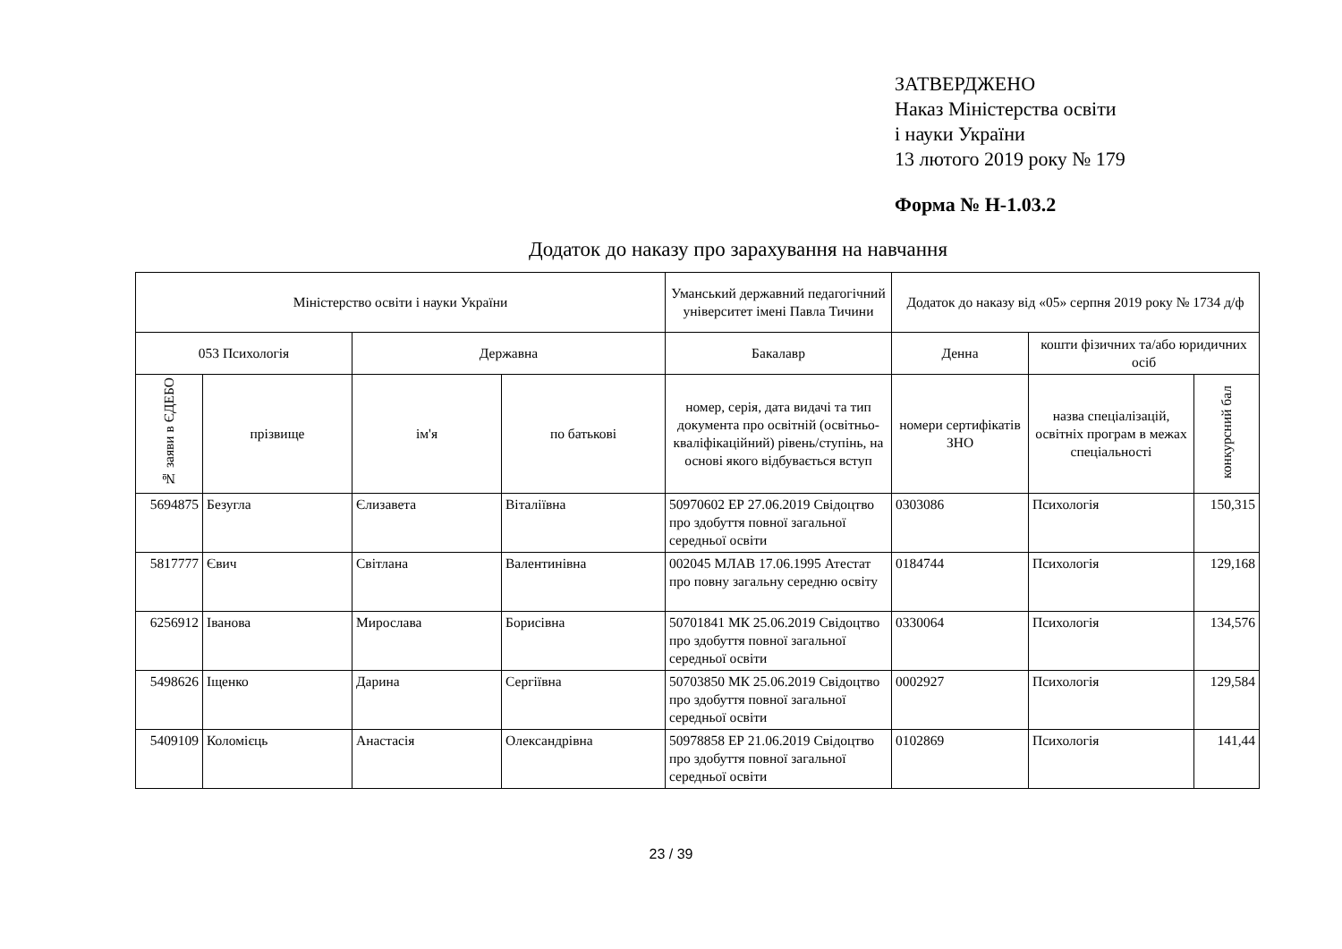ЗАТВЕРДЖЕНО
Наказ Міністерства освіти
і науки України
13 лютого 2019 року № 179
Форма № Н-1.03.2
Додаток до наказу про зарахування на навчання
| Міністерство освіти і науки України | | | | Уманський державний педагогічний університет імені Павла Тичини | Додаток до наказу від «05» серпня 2019 року № 1734 д/ф | | |
| --- | --- | --- | --- | --- | --- | --- | --- |
| 053 Психологія | | Державна | | Бакалавр | Денна | кошти фізичних та/або юридичних осіб | |
| № заяви в ЄДЕБО | прізвище | ім'я | по батькові | номер, серія, дата видачі та тип документа про освітній (освітньо-кваліфікаційний) рівень/ступінь, на основі якого відбувається вступ | номери сертифікатів ЗНО | назва спеціалізацій, освітніх програм в межах спеціальності | конкурсний бал |
| 5694875 | Безугла | Єлизавета | Віталіївна | 50970602 ЕР 27.06.2019 Свідоцтво про здобуття повної загальної середньої освіти | 0303086 | Психологія | 150,315 |
| 5817777 | Євич | Світлана | Валентинівна | 002045 МЛАВ 17.06.1995 Атестат про повну загальну середню освіту | 0184744 | Психологія | 129,168 |
| 6256912 | Іванова | Мирослава | Борисівна | 50701841 МК 25.06.2019 Свідоцтво про здобуття повної загальної середньої освіти | 0330064 | Психологія | 134,576 |
| 5498626 | Іщенко | Дарина | Сергіївна | 50703850 МК 25.06.2019 Свідоцтво про здобуття повної загальної середньої освіти | 0002927 | Психологія | 129,584 |
| 5409109 | Коломієць | Анастасія | Олександрівна | 50978858 ЕР 21.06.2019 Свідоцтво про здобуття повної загальної середньої освіти | 0102869 | Психологія | 141,44 |
23 / 39